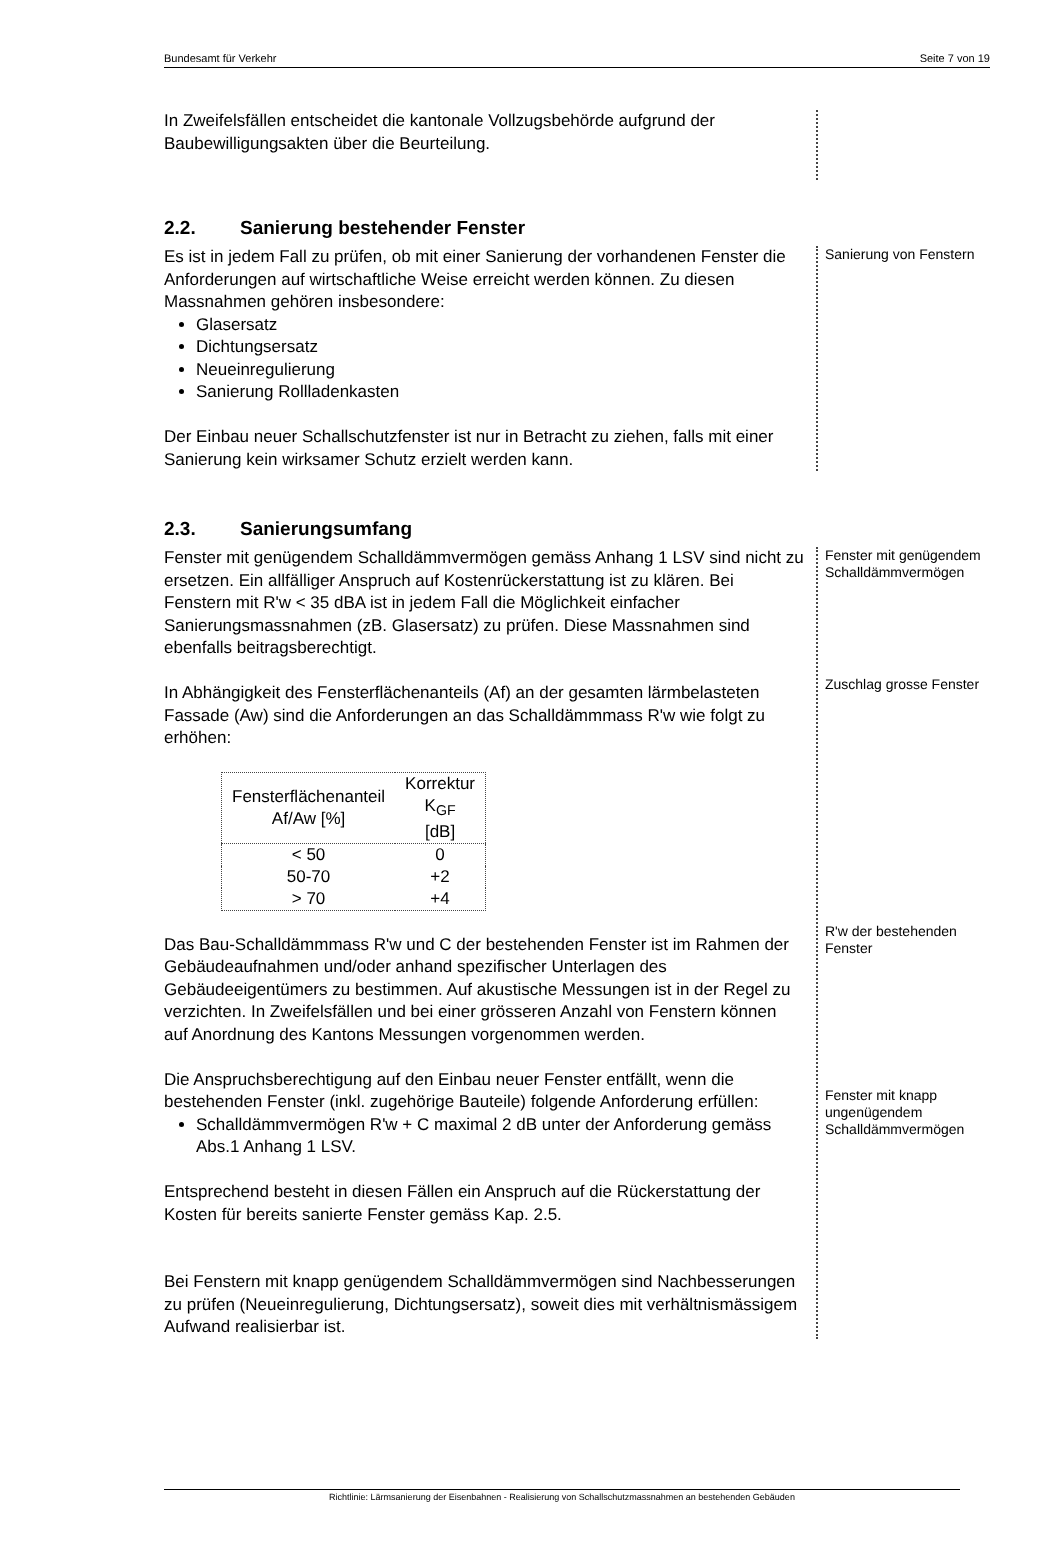Bundesamt für Verkehr Seite 7 von 19
In Zweifelsfällen entscheidet die kantonale Vollzugsbehörde aufgrund der Baubewilligungsakten über die Beurteilung.
2.2. Sanierung bestehender Fenster
Es ist in jedem Fall zu prüfen, ob mit einer Sanierung der vorhandenen Fenster die Anforderungen auf wirtschaftliche Weise erreicht werden können. Zu diesen Massnahmen gehören insbesondere:
Glasersatz
Dichtungsersatz
Neueinregulierung
Sanierung Rollladenkasten
Der Einbau neuer Schallschutzfenster ist nur in Betracht zu ziehen, falls mit einer Sanierung kein wirksamer Schutz erzielt werden kann.
Sanierung von Fenstern
2.3. Sanierungsumfang
Fenster mit genügendem Schalldämmvermögen gemäss Anhang 1 LSV sind nicht zu ersetzen. Ein allfälliger Anspruch auf Kostenrückerstattung ist zu klären. Bei Fenstern mit R'w < 35 dBA ist in jedem Fall die Möglichkeit einfacher Sanierungsmassnahmen (zB. Glasersatz) zu prüfen. Diese Massnahmen sind ebenfalls beitragsberechtigt.
In Abhängigkeit des Fensterflächenanteils (Af) an der gesamten lärmbelasteten Fassade (Aw) sind die Anforderungen an das Schalldämmmass R'w wie folgt zu erhöhen:
| Fensterflächenanteil Af/Aw [%] | Korrektur K<sub>GF</sub> [dB] |
| --- | --- |
| < 50 | 0 |
| 50-70 | +2 |
| > 70 | +4 |
Das Bau-Schalldämmmass R'w und C der bestehenden Fenster ist im Rahmen der Gebäudeaufnahmen und/oder anhand spezifischer Unterlagen des Gebäudeeigentümers zu bestimmen. Auf akustische Messungen ist in der Regel zu verzichten. In Zweifelsfällen und bei einer grösseren Anzahl von Fenstern können auf Anordnung des Kantons Messungen vorgenommen werden.
Die Anspruchsberechtigung auf den Einbau neuer Fenster entfällt, wenn die bestehenden Fenster (inkl. zugehörige Bauteile) folgende Anforderung erfüllen:
Schalldämmvermögen R'w + C maximal 2 dB unter der Anforderung gemäss Abs.1 Anhang 1 LSV.
Entsprechend besteht in diesen Fällen ein Anspruch auf die Rückerstattung der Kosten für bereits sanierte Fenster gemäss Kap. 2.5.
Bei Fenstern mit knapp genügendem Schalldämmvermögen sind Nachbesserungen zu prüfen (Neueinregulierung, Dichtungsersatz), soweit dies mit verhältnismässigem Aufwand realisierbar ist.
Fenster mit genügendem Schalldämmvermögen
Zuschlag grosse Fenster
R'w der bestehenden Fenster
Fenster mit knapp ungenügendem Schalldämmvermögen
Richtlinie: Lärmsanierung der Eisenbahnen - Realisierung von Schallschutzmassnahmen an bestehenden Gebäuden